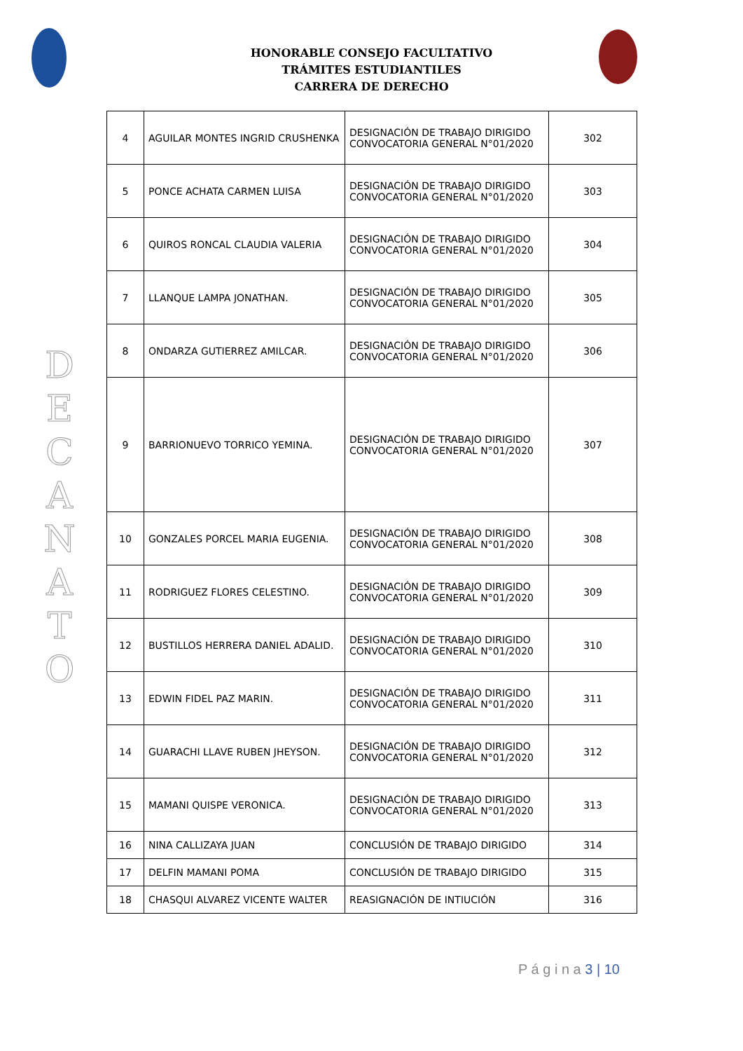HONORABLE CONSEJO FACULTATIVO
TRÁMITES ESTUDIANTILES
CARRERA DE DERECHO
D E C A N A T O
| 4 | AGUILAR MONTES INGRID CRUSHENKA | DESIGNACIÓN DE TRABAJO DIRIGIDO CONVOCATORIA GENERAL N°01/2020 | 302 |
| 5 | PONCE ACHATA CARMEN LUISA | DESIGNACIÓN DE TRABAJO DIRIGIDO CONVOCATORIA GENERAL N°01/2020 | 303 |
| 6 | QUIROS RONCAL CLAUDIA VALERIA | DESIGNACIÓN DE TRABAJO DIRIGIDO CONVOCATORIA GENERAL N°01/2020 | 304 |
| 7 | LLANQUE LAMPA JONATHAN. | DESIGNACIÓN DE TRABAJO DIRIGIDO CONVOCATORIA GENERAL N°01/2020 | 305 |
| 8 | ONDARZA GUTIERREZ AMILCAR. | DESIGNACIÓN DE TRABAJO DIRIGIDO CONVOCATORIA GENERAL N°01/2020 | 306 |
| 9 | BARRIONUEVO TORRICO YEMINA. | DESIGNACIÓN DE TRABAJO DIRIGIDO CONVOCATORIA GENERAL N°01/2020 | 307 |
| 10 | GONZALES PORCEL MARIA EUGENIA. | DESIGNACIÓN DE TRABAJO DIRIGIDO CONVOCATORIA GENERAL N°01/2020 | 308 |
| 11 | RODRIGUEZ FLORES CELESTINO. | DESIGNACIÓN DE TRABAJO DIRIGIDO CONVOCATORIA GENERAL N°01/2020 | 309 |
| 12 | BUSTILLOS HERRERA DANIEL ADALID. | DESIGNACIÓN DE TRABAJO DIRIGIDO CONVOCATORIA GENERAL N°01/2020 | 310 |
| 13 | EDWIN FIDEL PAZ MARIN. | DESIGNACIÓN DE TRABAJO DIRIGIDO CONVOCATORIA GENERAL N°01/2020 | 311 |
| 14 | GUARACHI LLAVE RUBEN JHEYSON. | DESIGNACIÓN DE TRABAJO DIRIGIDO CONVOCATORIA GENERAL N°01/2020 | 312 |
| 15 | MAMANI QUISPE VERONICA. | DESIGNACIÓN DE TRABAJO DIRIGIDO CONVOCATORIA GENERAL N°01/2020 | 313 |
| 16 | NINA CALLIZAYA JUAN | CONCLUSIÓN DE TRABAJO DIRIGIDO | 314 |
| 17 | DELFIN MAMANI POMA | CONCLUSIÓN DE TRABAJO DIRIGIDO | 315 |
| 18 | CHASQUI ALVAREZ VICENTE WALTER | REASIGNACIÓN DE INTIUCIÓN | 316 |
P á g i n a 3 | 10